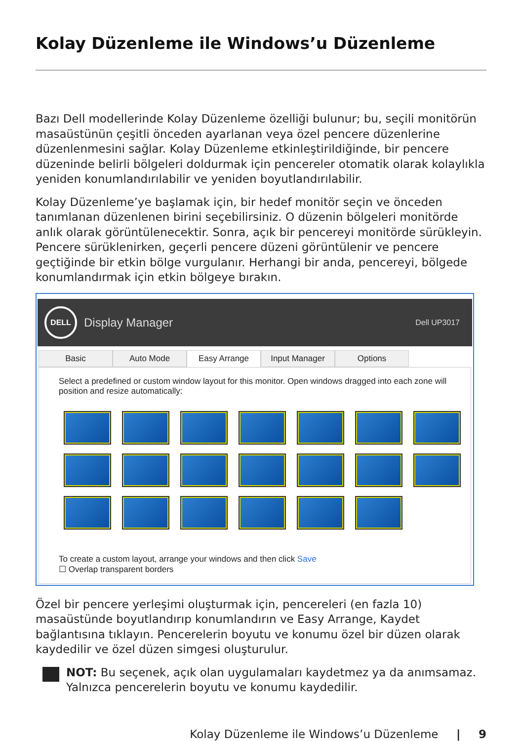Kolay Düzenleme ile Windows’u Düzenleme
Bazı Dell modellerinde Kolay Düzenleme özelliği bulunur; bu, seçili monitörün masaüstünün çeşitli önceden ayarlanan veya özel pencere düzenlerine düzenlenmesini sağlar. Kolay Düzenleme etkinleştirildiğinde, bir pencere düzeninde belirli bölgeleri doldurmak için pencereler otomatik olarak kolaylıkla yeniden konumlandırılabilir ve yeniden boyutlandırılabilir.
Kolay Düzenleme’ye başlamak için, bir hedef monitör seçin ve önceden tanımlanan düzenlenen birini seçebilirsiniz. O düzenin bölgeleri monitörde anlık olarak görüntülenecektir. Sonra, açık bir pencereyi monitörde sürükleyin. Pencere sürüklenirken, geçerli pencere düzeni görüntülenir ve pencere geçtiğinde bir etkin bölge vurgulanır. Herhangi bir anda, pencereyi, bölgede konumlandırmak için etkin bölgeye bırakın.
DELL
Display Manager
Dell UP3017
Basic Auto Mode Easy Arrange Input Manager Options
Select a predefined or custom window layout for this monitor. Open windows dragged into each zone will position and resize automatically:
To create a custom layout, arrange your windows and then click Save
☐ Overlap transparent borders
Özel bir pencere yerleşimi oluşturmak için, pencereleri (en fazla 10) masaüstünde boyutlandırıp konumlandırın ve Easy Arrange, Kaydet bağlantısına tıklayın. Pencerelerin boyutu ve konumu özel bir düzen olarak kaydedilir ve özel düzen simgesi oluşturulur.
NOT: Bu seçenek, açık olan uygulamaları kaydetmez ya da anımsamaz. Yalnızca pencerelerin boyutu ve konumu kaydedilir.
Kolay Düzenleme ile Windows’u Düzenleme | 9